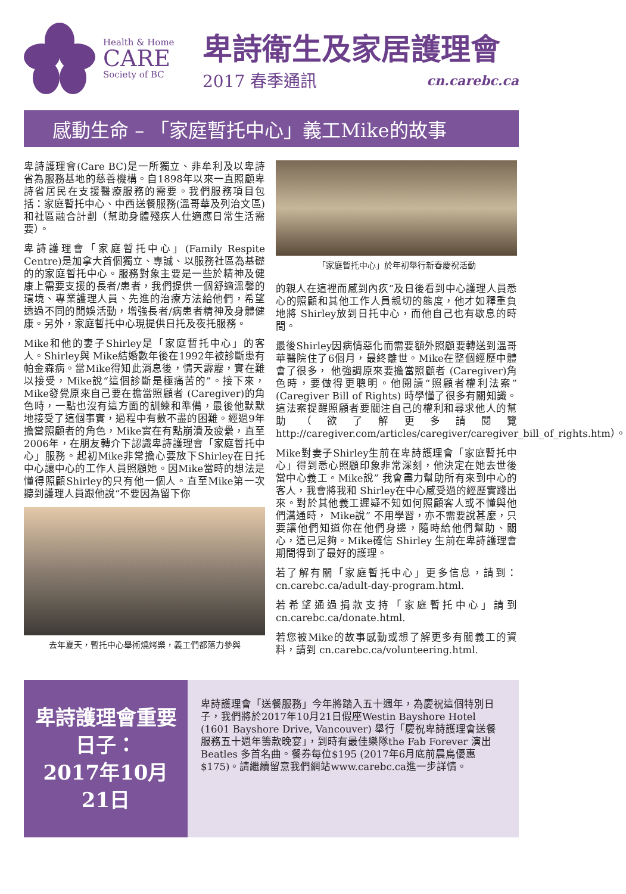Health & Home
CARE
Society of BC
卑詩衛生及家居護理會
2017 春季通訊 cn.carebc.ca
感動生命 – 「家庭暫托中心」義工Mike的故事
卑詩護理會(Care BC)是一所獨立、非牟利及以卑詩省為服務基地的慈善機構。自1898年以來一直照顧卑詩省居民在支援醫療服務的需要。我們服務項目包括：家庭暫托中心、中西送餐服務(溫哥華及列治文區) 和社區融合計劃（幫助身體殘疾人仕適應日常生活需要）。
卑詩護理會「家庭暫托中心」(Family Respite Centre)是加拿大首個獨立、專誠、以服務社區為基礎的的家庭暫托中心。服務對象主要是一些於精神及健康上需要支援的長者/患者，我們提供一個舒適溫馨的環境、專業護理人員、先進的治療方法給他們，希望透過不同的閒娛活動，增強長者/病患者精神及身體健康。另外，家庭暫托中心現提供日托及夜托服務。
Mike和他的妻子Shirley是「家庭暫托中心」的客人。Shirley與 Mike結婚數年後在1992年被診斷患有帕金森病。當Mike得知此消息後，情天霹靂，實在難以接受，Mike說“這個診斷是極痛苦的”。接下來，Mike發覺原來自己要在擔當照顧者 (Caregiver)的角色時，一點也沒有這方面的訓練和準備，最後他默默地接受了這個事實，過程中有數不盡的困難。經過9年擔當照顧者的角色，Mike實在有點崩潰及疲纍，直至2006年，在朋友轉介下認識卑詩護理會「家庭暫托中心」服務。起初Mike非常擔心要放下Shirley在日托中心讓中心的工作人員照顧她。因Mike當時的想法是懂得照顧Shirley的只有他一個人。直至Mike第一次聽到護理人員跟他說“不要因為留下你
去年夏天，暫托中心舉術燒烤樂，義工們都落力參與
「家庭暫托中心」於年初舉行新春慶祝活動
的親人在這裡而感到內疚”及日後看到中心護理人員悉心的照顧和其他工作人員親切的態度，他才如釋重負地將 Shirley放到日托中心，而他自己也有歇息的時間。
最後Shirley因病情惡化而需要額外照顧要轉送到溫哥華醫院住了6個月，最終離世。Mike在整個經歷中體會了很多， 他強調原來要擔當照顧者 (Caregiver)角色時，要做得更聰明。他閱讀“照顧者權利法案”(Caregiver Bill of Rights) 時學懂了很多有關知識。 這法案提醒照顧者要關注自己的權利和尋求他人的幫助（欲了解更多請閱覽http://caregiver.com/articles/caregiver/caregiver_bill_of_rights.htm）。
Mike對妻子Shirley生前在卑詩護理會「家庭暫托中心」得到悉心照顧印象非常深刻，他決定在她去世後當中心義工。Mike說” 我會盡力幫助所有來到中心的客人，我會將我和 Shirley在中心感受過的經歷實踐出來。對於其他義工遲疑不知如何照顧客人或不懂與他們溝通時， Mike說” 不用學習，亦不需要說甚麼，只要讓他們知道你在他們身邊，隨時給他們幫助、關心，這已足夠。Mike確信 Shirley 生前在卑詩護理會期間得到了最好的護理。
若了解有關「家庭暫托中心」更多信息，請到：cn.carebc.ca/adult-day-program.html.
若希望通過捐款支持「家庭暫托中心」請到cn.carebc.ca/donate.html.
若您被Mike的故事感動或想了解更多有關義工的資料，請到 cn.carebc.ca/volunteering.html.
卑詩護理會重要日子：
2017年10月21日
卑詩護理會「送餐服務」今年將踏入五十週年，為慶祝這個特別日子，我們將於2017年10月21日假座Westin Bayshore Hotel (1601 Bayshore Drive, Vancouver) 舉行「慶祝卑詩護理會送餐服務五十週年籌款晚宴」，到時有最佳樂隊the Fab Forever 演出Beatles 多首名曲。餐券每位$195 (2017年6月底前晨鳥優惠 $175)。請繼續留意我們網站www.carebc.ca進一步詳情。